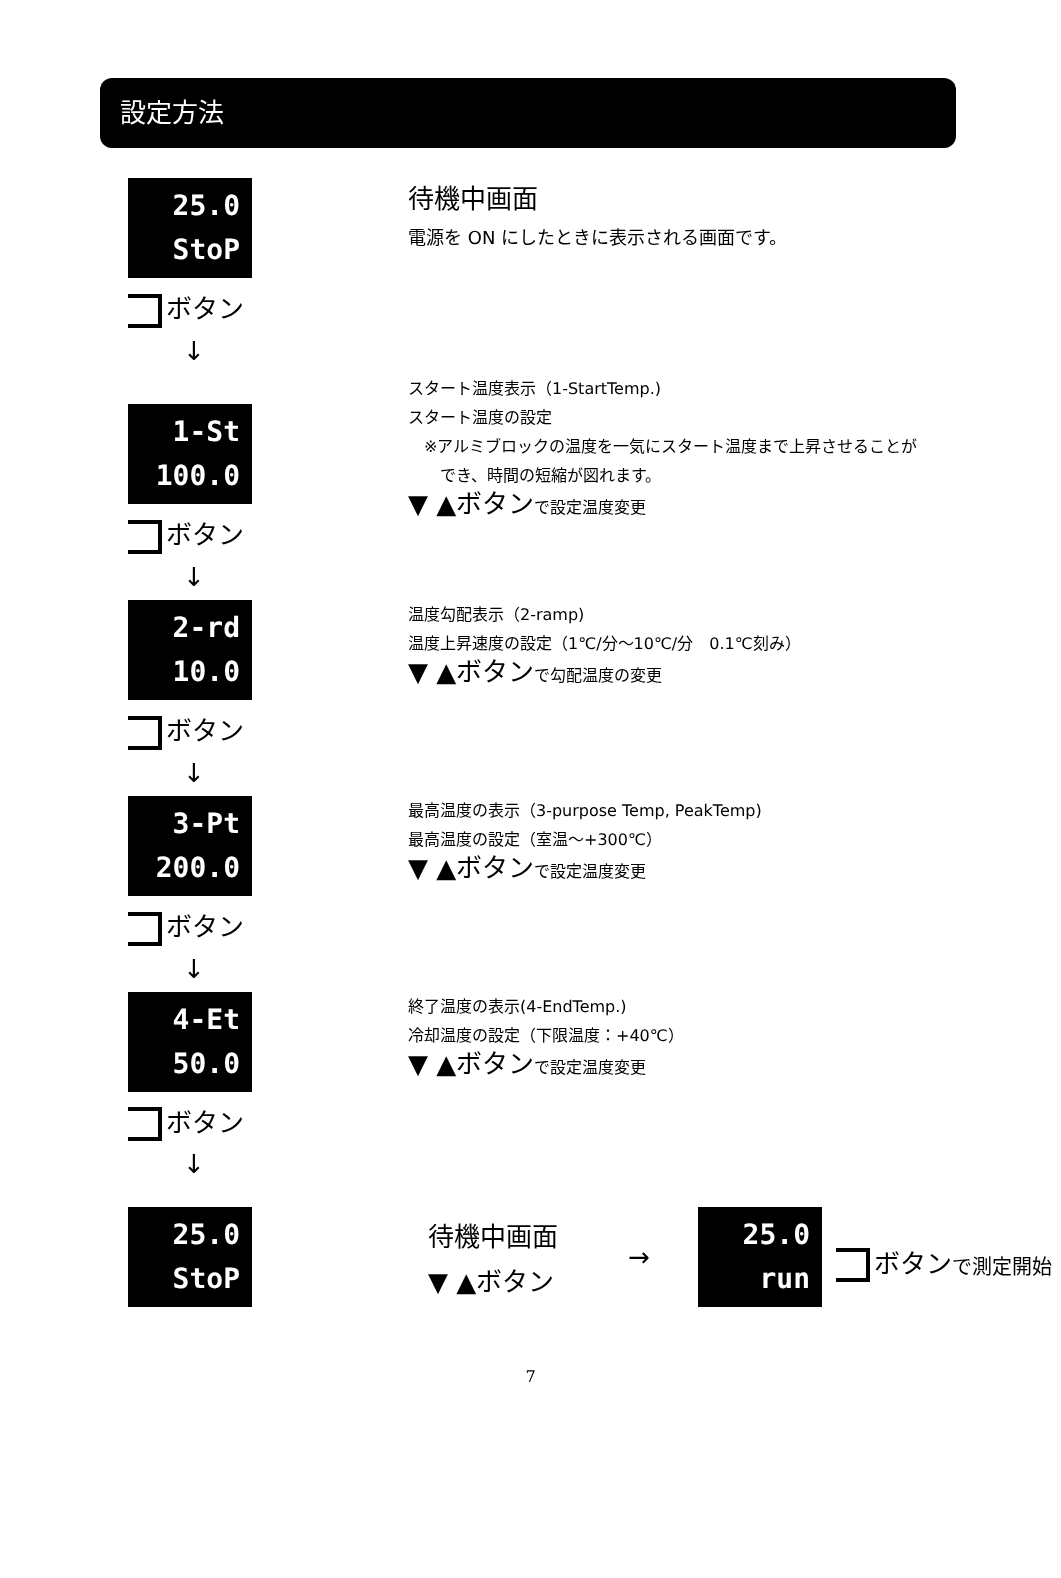設定方法
25.0
StoP
ボタン
↓
待機中画面
電源を ON にしたときに表示される画面です。
1-St
100.0
ボタン
↓
スタート温度表示（1-StartTemp.)
スタート温度の設定
　※アルミブロックの温度を一気にスタート温度まで上昇させることが
　　でき、時間の短縮が図れます。
▼ ▲ボタンで設定温度変更
2-rd
10.0
ボタン
↓
温度勾配表示（2-ramp)
温度上昇速度の設定（1℃/分～10℃/分　0.1℃刻み）
▼ ▲ボタンで勾配温度の変更
3-Pt
200.0
ボタン
↓
最高温度の表示（3-purpose Temp, PeakTemp)
最高温度の設定（室温～+300℃）
▼ ▲ボタンで設定温度変更
4-Et
50.0
ボタン
↓
終了温度の表示(4-EndTemp.)
冷却温度の設定（下限温度：+40℃）
▼ ▲ボタンで設定温度変更
25.0
StoP
待機中画面
▼ ▲ボタン
→
25.0
run
ボタンで測定開始
7